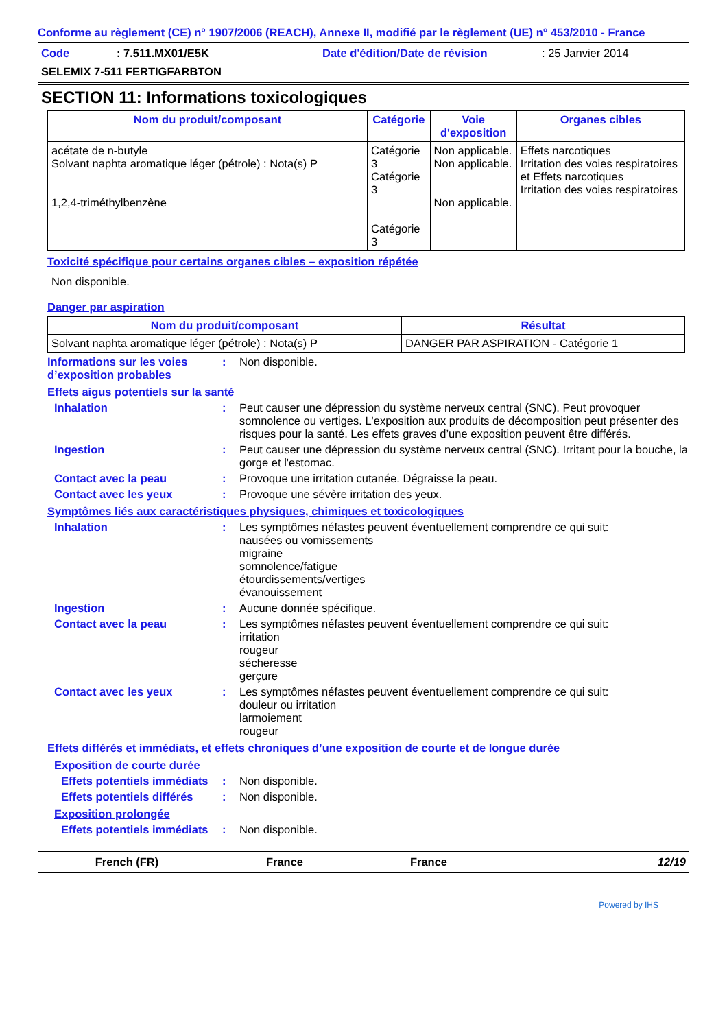Conforme au règlement (CE) n° 1907/2006 (REACH), Annexe II, modifié par le règlement (UE) n° 453/2010 - France
Code: 7.511.MX01/E5K Date d'édition/Date de révision: 25 Janvier 2014
SELEMIX 7-511 FERTIGFARBTON
SECTION 11: Informations toxicologiques
| Nom du produit/composant | Catégorie | Voie d'exposition | Organes cibles |
| --- | --- | --- | --- |
| acétate de n-butyle Solvant naphta aromatique léger (pétrole) : Nota(s) P 1,2,4-triméthylbenzène | Catégorie 3 Catégorie 3 Catégorie 3 | Non applicable. Non applicable. Non applicable. | Effets narcotiques Irritation des voies respiratoires et Effets narcotiques Irritation des voies respiratoires |
Toxicité spécifique pour certains organes cibles – exposition répétée
Non disponible.
Danger par aspiration
| Nom du produit/composant | Résultat |
| --- | --- |
| Solvant naphta aromatique léger (pétrole) : Nota(s) P | DANGER PAR ASPIRATION - Catégorie 1 |
Informations sur les voies d’exposition probables
: Non disponible.
Effets aigus potentiels sur la santé
Inhalation : Peut causer une dépression du système nerveux central (SNC). Peut provoquer somnolence ou vertiges. L'exposition aux produits de décomposition peut présenter des risques pour la santé. Les effets graves d’une exposition peuvent être différés.
Ingestion : Peut causer une dépression du système nerveux central (SNC). Irritant pour la bouche, la gorge et l'estomac.
Contact avec la peau : Provoque une irritation cutanée. Dégraisse la peau.
Contact avec les yeux : Provoque une sévère irritation des yeux.
Symptômes liés aux caractéristiques physiques, chimiques et toxicologiques
Inhalation : Les symptômes néfastes peuvent éventuellement comprendre ce qui suit:
nausées ou vomissements
migraine
somnolence/fatigue
étourdissements/vertiges
évanouissement
Ingestion : Aucune donnée spécifique.
Contact avec la peau : Les symptômes néfastes peuvent éventuellement comprendre ce qui suit:
irritation
rougeur
sécheresse
gerçure
Contact avec les yeux : Les symptômes néfastes peuvent éventuellement comprendre ce qui suit:
douleur ou irritation
larmoiement
rougeur
Effets différés et immédiats, et effets chroniques d’une exposition de courte et de longue durée
Exposition de courte durée
Effets potentiels immédiats
: Non disponible.
Effets potentiels différés
: Non disponible.
Exposition prolongée
Effets potentiels immédiats
: Non disponible.
French (FR) France France 12/19
Powered by IHS